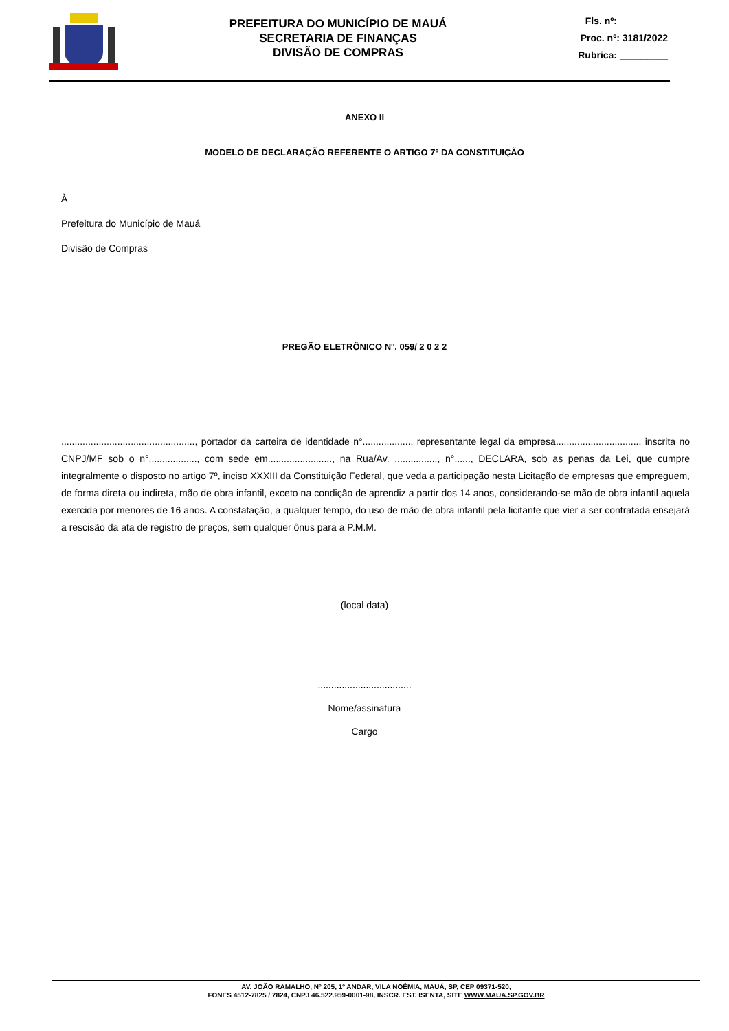PREFEITURA DO MUNICÍPIO DE MAUÁ
SECRETARIA DE FINANÇAS
DIVISÃO DE COMPRAS
Fls. nº: _________
Proc. nº: 3181/2022
Rubrica: _________
ANEXO II
MODELO DE DECLARAÇÃO REFERENTE O ARTIGO 7º DA CONSTITUIÇÃO
À
Prefeitura do Município de Mauá
Divisão de Compras
PREGÃO ELETRÔNICO N°. 059/ 2 0 2 2
.................................................., portador da carteira de identidade n°.................., representante legal da empresa..............................., inscrita no CNPJ/MF sob o n°.................., com sede em........................, na Rua/Av. ................, n°......, DECLARA, sob as penas da Lei, que cumpre integralmente o disposto no artigo 7º, inciso XXXIII da Constituição Federal, que veda a participação nesta Licitação de empresas que empreguem, de forma direta ou indireta, mão de obra infantil, exceto na condição de aprendiz a partir dos 14 anos, considerando-se mão de obra infantil aquela exercida por menores de 16 anos. A constatação, a qualquer tempo, do uso de mão de obra infantil pela licitante que vier a ser contratada ensejará a rescisão da ata de registro de preços, sem qualquer ônus para a P.M.M.
(local data)
...................................
Nome/assinatura
Cargo
AV. JOÃO RAMALHO, Nº 205, 1º ANDAR, VILA NOÊMIA, MAUÁ, SP, CEP 09371-520,
FONES 4512-7825 / 7824, CNPJ 46.522.959-0001-98, INSCR. EST. ISENTA, SITE WWW.MAUA.SP.GOV.BR